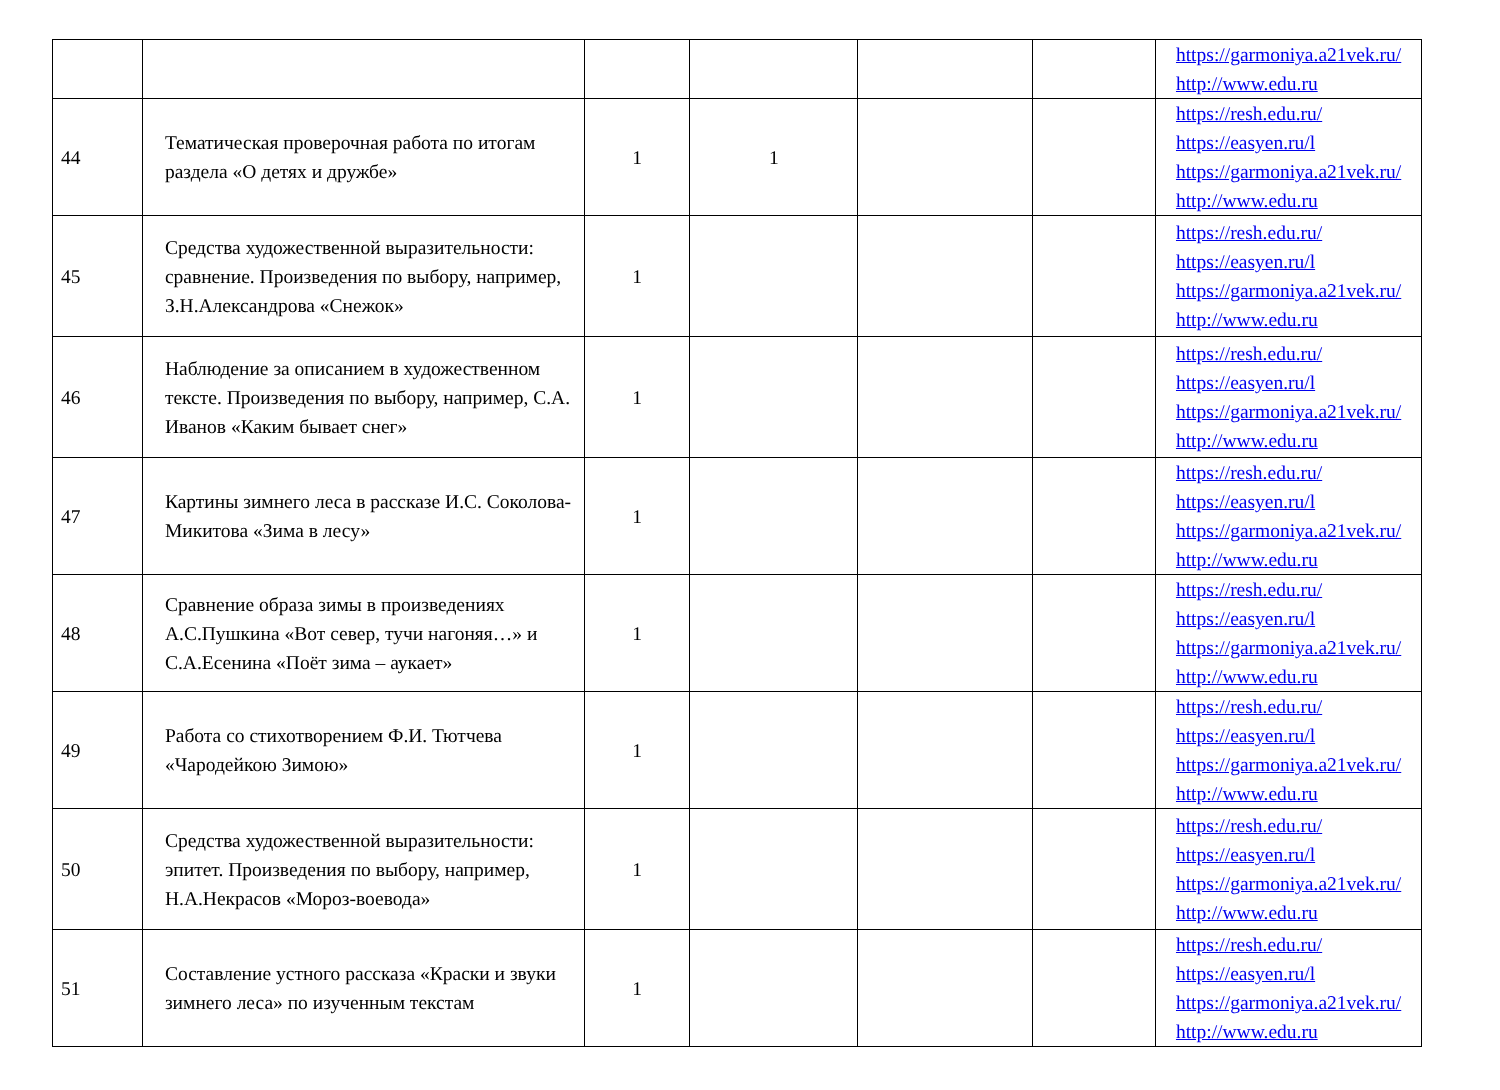| | | | | | | https://garmoniya.a21vek.ru/ http://www.edu.ru |
| 44 | Тематическая проверочная работа по итогам раздела «О детях и дружбе» | 1 | 1 | | | https://resh.edu.ru/ https://easyen.ru/l https://garmoniya.a21vek.ru/ http://www.edu.ru |
| 45 | Средства художественной выразительности: сравнение. Произведения по выбору, например, З.Н.Александрова «Снежок» | 1 | | | | https://resh.edu.ru/ https://easyen.ru/l https://garmoniya.a21vek.ru/ http://www.edu.ru |
| 46 | Наблюдение за описанием в художественном тексте. Произведения по выбору, например, С.А. Иванов «Каким бывает снег» | 1 | | | | https://resh.edu.ru/ https://easyen.ru/l https://garmoniya.a21vek.ru/ http://www.edu.ru |
| 47 | Картины зимнего леса в рассказе И.С. Соколова-Микитова «Зима в лесу» | 1 | | | | https://resh.edu.ru/ https://easyen.ru/l https://garmoniya.a21vek.ru/ http://www.edu.ru |
| 48 | Сравнение образа зимы в произведениях А.С.Пушкина «Вот север, тучи нагоняя…» и С.А.Есенина «Поёт зима – аукает» | 1 | | | | https://resh.edu.ru/ https://easyen.ru/l https://garmoniya.a21vek.ru/ http://www.edu.ru |
| 49 | Работа со стихотворением Ф.И. Тютчева «Чародейкою Зимою» | 1 | | | | https://resh.edu.ru/ https://easyen.ru/l https://garmoniya.a21vek.ru/ http://www.edu.ru |
| 50 | Средства художественной выразительности: эпитет. Произведения по выбору, например, Н.А.Некрасов «Мороз-воевода» | 1 | | | | https://resh.edu.ru/ https://easyen.ru/l https://garmoniya.a21vek.ru/ http://www.edu.ru |
| 51 | Составление устного рассказа «Краски и звуки зимнего леса» по изученным текстам | 1 | | | | https://resh.edu.ru/ https://easyen.ru/l https://garmoniya.a21vek.ru/ http://www.edu.ru |